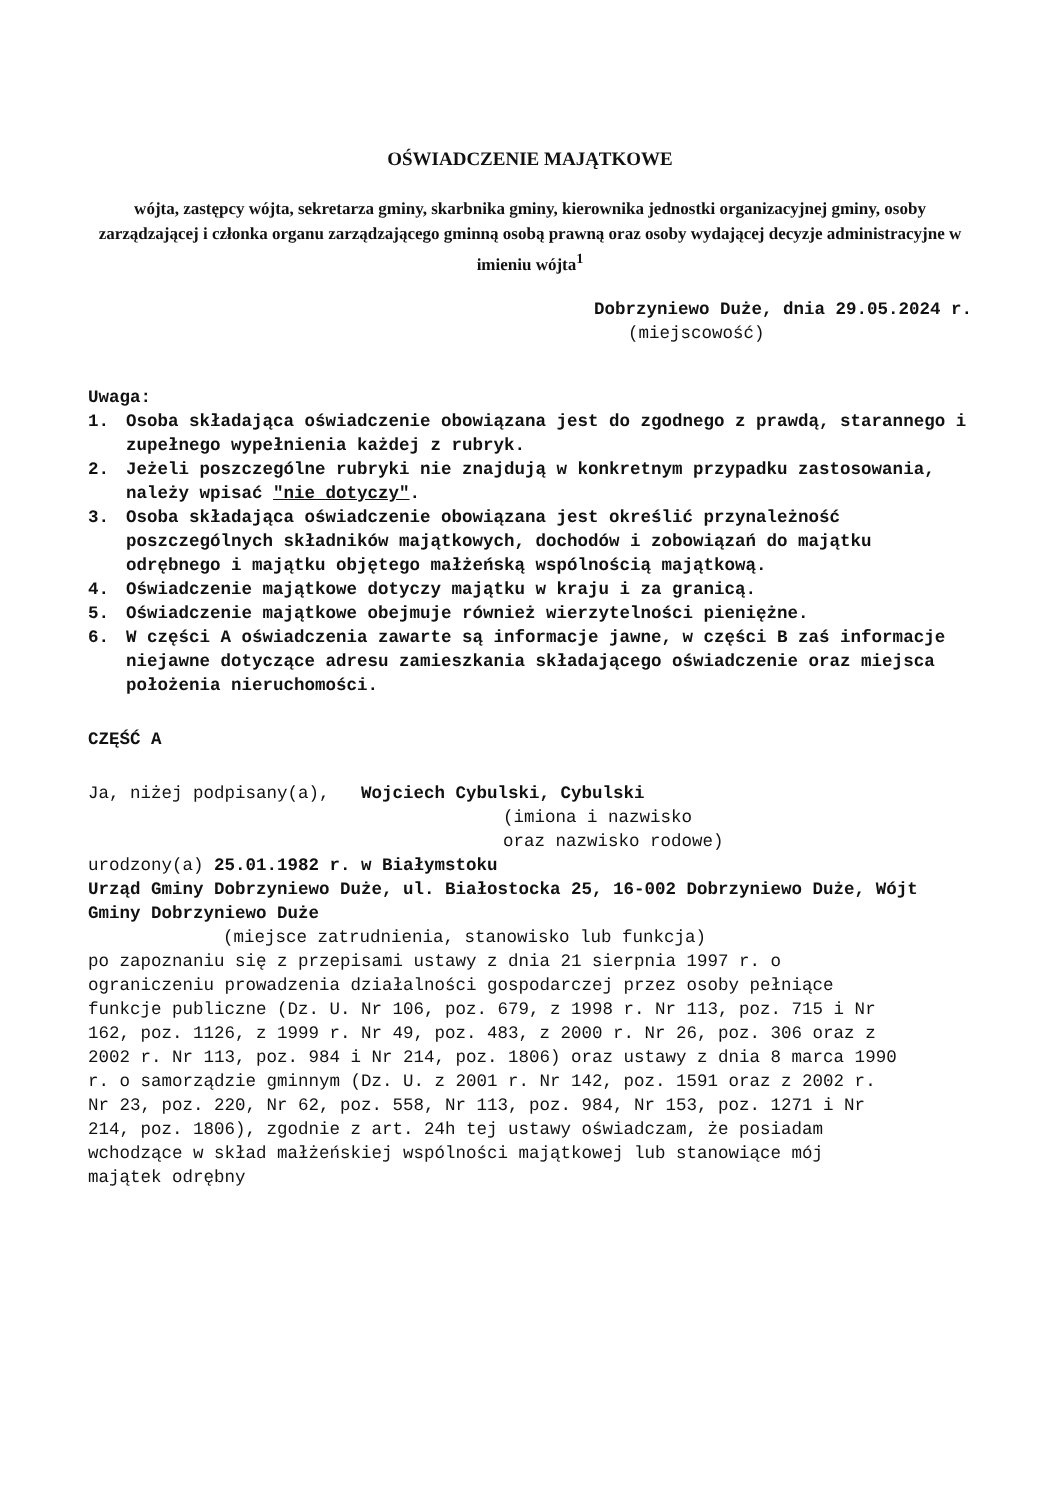OŚWIADCZENIE MAJĄTKOWE
wójta, zastępcy wójta, sekretarza gminy, skarbnika gminy, kierownika jednostki organizacyjnej gminy, osoby zarządzającej i członka organu zarządzającego gminną osobą prawną oraz osoby wydającej decyzje administracyjne w imieniu wójta<sup>1</sup>
Dobrzyniewo Duże, dnia 29.05.2024 r.
(miejscowość)
Uwaga:
1. Osoba składająca oświadczenie obowiązana jest do zgodnego z prawdą, starannego i zupełnego wypełnienia każdej z rubryk.
2. Jeżeli poszczególne rubryki nie znajdują w konkretnym przypadku zastosowania, należy wpisać "nie dotyczy".
3. Osoba składająca oświadczenie obowiązana jest określić przynależność poszczególnych składników majątkowych, dochodów i zobowiązań do majątku odrębnego i majątku objętego małżeńską wspólnością majątkową.
4. Oświadczenie majątkowe dotyczy majątku w kraju i za granicą.
5. Oświadczenie majątkowe obejmuje również wierzytelności pieniężne.
6. W części A oświadczenia zawarte są informacje jawne, w części B zaś informacje niejawne dotyczące adresu zamieszkania składającego oświadczenie oraz miejsca położenia nieruchomości.
CZĘŚĆ A
Ja, niżej podpisany(a), Wojciech Cybulski, Cybulski
(imiona i nazwisko
oraz nazwisko rodowe)
urodzony(a) 25.01.1982 r. w Białymstoku
Urząd Gminy Dobrzyniewo Duże, ul. Białostocka 25, 16-002 Dobrzyniewo Duże, Wójt Gminy Dobrzyniewo Duże
(miejsce zatrudnienia, stanowisko lub funkcja)
po zapoznaniu się z przepisami ustawy z dnia 21 sierpnia 1997 r. o ograniczeniu prowadzenia działalności gospodarczej przez osoby pełniące funkcje publiczne (Dz. U. Nr 106, poz. 679, z 1998 r. Nr 113, poz. 715 i Nr 162, poz. 1126, z 1999 r. Nr 49, poz. 483, z 2000 r. Nr 26, poz. 306 oraz z 2002 r. Nr 113, poz. 984 i Nr 214, poz. 1806) oraz ustawy z dnia 8 marca 1990 r. o samorządzie gminnym (Dz. U. z 2001 r. Nr 142, poz. 1591 oraz z 2002 r. Nr 23, poz. 220, Nr 62, poz. 558, Nr 113, poz. 984, Nr 153, poz. 1271 i Nr 214, poz. 1806), zgodnie z art. 24h tej ustawy oświadczam, że posiadam wchodzące w skład małżeńskiej wspólności majątkowej lub stanowiące mój majątek odrębny